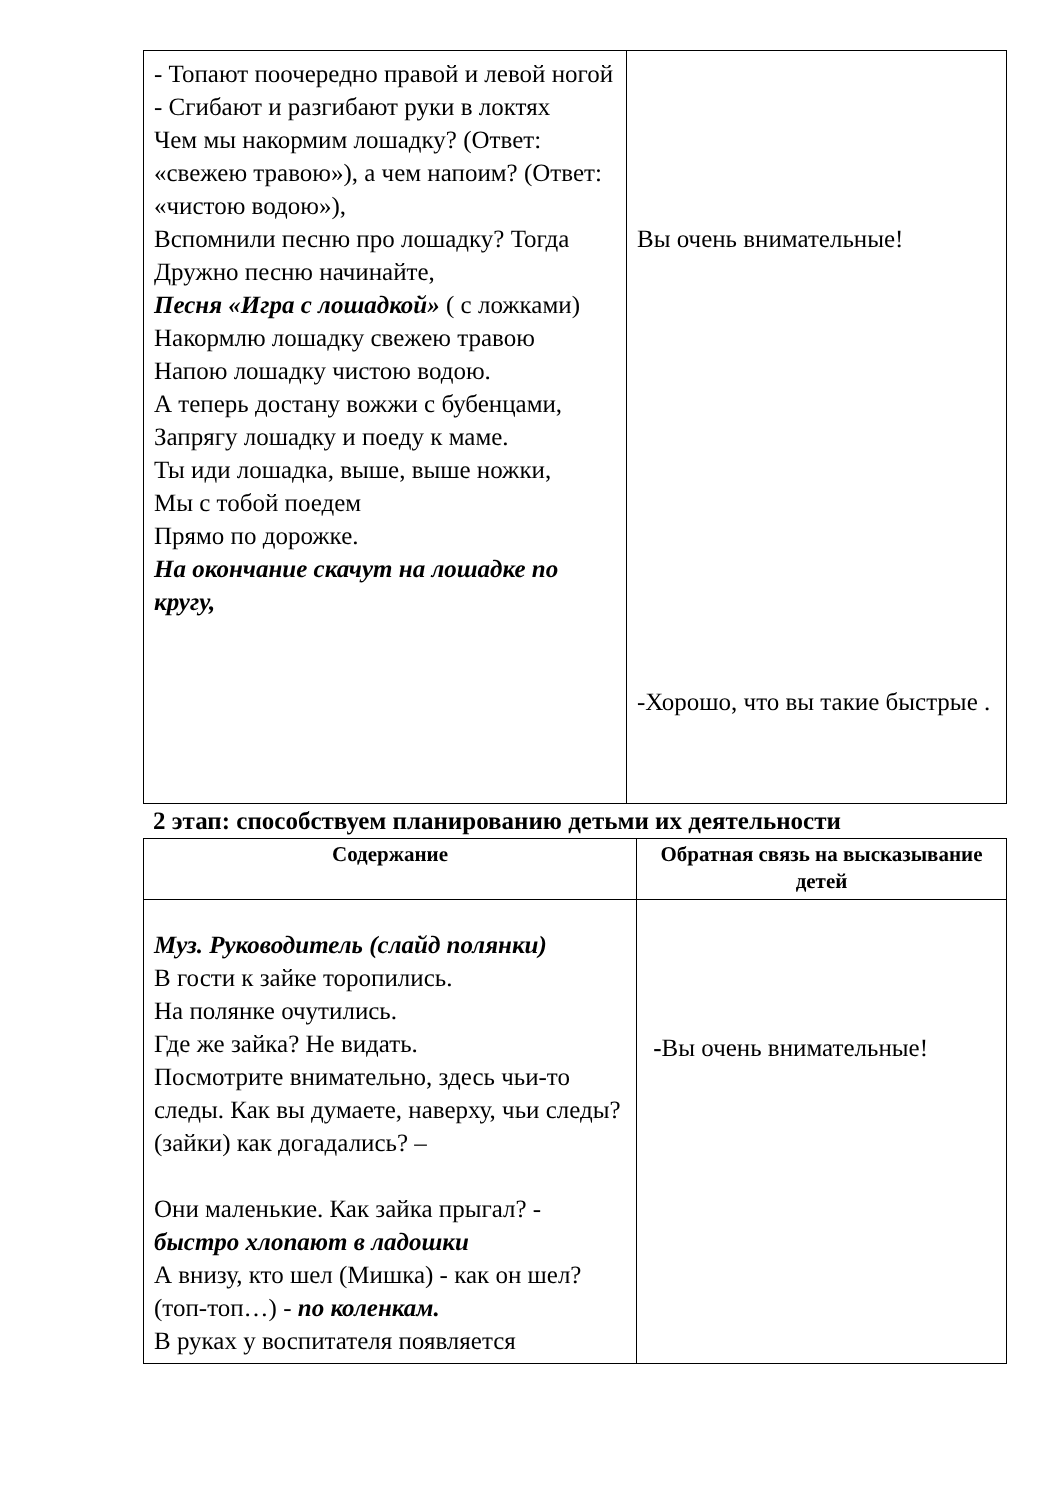| - Топают поочередно правой и левой ногой - Сгибают и разгибают руки в локтях Чем мы накормим лошадку? (Ответ: «свежею травою»), а чем напоим? (Ответ: «чистою водою»), Вспомнили песню про лошадку? Тогда Дружно песню начинайте, Песня «Игра с лошадкой» ( с ложками) Накормлю лошадку свежею травою Напою лошадку чистою водою. А теперь достану вожжи с бубенцами, Запрягу лошадку и поеду к маме. Ты иди лошадка, выше, выше ножки, Мы с тобой поедем Прямо по дорожке. На окончание скачут на лошадке по кругу, | Вы очень внимательные! -Хорошо, что вы такие быстрые . |
2 этап: способствуем планированию детьми их деятельности
| Содержание | Обратная связь на высказывание детей |
| --- | --- |
| Муз. Руководитель (слайд полянки) В гости к зайке торопились. На полянке очутились. Где же зайка? Не видать. Посмотрите внимательно, здесь чьи-то следы. Как вы думаете, наверху, чьи следы? (зайки) как догадались? – Они маленькие. Как зайка прыгал? - быстро хлопают в ладошки А внизу, кто шел (Мишка) - как он шел? (топ-топ…) - по коленкам. В руках у воспитателя появляется | - Вы очень внимательные! |